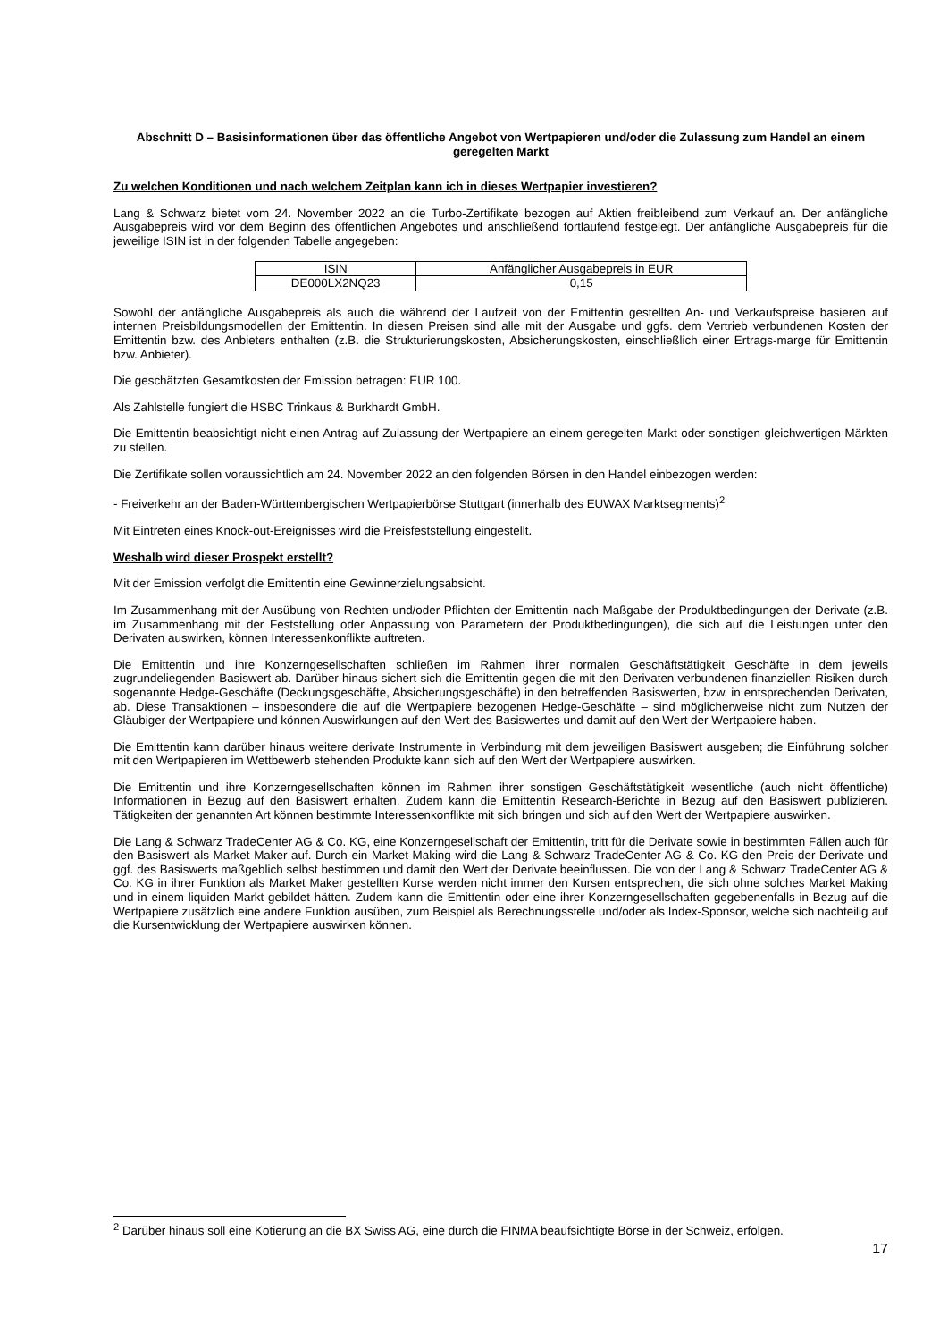Abschnitt D – Basisinformationen über das öffentliche Angebot von Wertpapieren und/oder die Zulassung zum Handel an einem geregelten Markt
Zu welchen Konditionen und nach welchem Zeitplan kann ich in dieses Wertpapier investieren?
Lang & Schwarz bietet vom 24. November 2022 an die Turbo-Zertifikate bezogen auf Aktien freibleibend zum Verkauf an. Der anfängliche Ausgabepreis wird vor dem Beginn des öffentlichen Angebotes und anschließend fortlaufend festgelegt. Der anfängliche Ausgabepreis für die jeweilige ISIN ist in der folgenden Tabelle angegeben:
| ISIN | Anfänglicher Ausgabepreis in EUR |
| --- | --- |
| DE000LX2NQ23 | 0,15 |
Sowohl der anfängliche Ausgabepreis als auch die während der Laufzeit von der Emittentin gestellten An- und Verkaufspreise basieren auf internen Preisbildungsmodellen der Emittentin. In diesen Preisen sind alle mit der Ausgabe und ggfs. dem Vertrieb verbundenen Kosten der Emittentin bzw. des Anbieters enthalten (z.B. die Strukturierungskosten, Absicherungskosten, einschließlich einer Ertrags-marge für Emittentin bzw. Anbieter).
Die geschätzten Gesamtkosten der Emission betragen: EUR 100.
Als Zahlstelle fungiert die HSBC Trinkaus & Burkhardt GmbH.
Die Emittentin beabsichtigt nicht einen Antrag auf Zulassung der Wertpapiere an einem geregelten Markt oder sonstigen gleichwertigen Märkten zu stellen.
Die Zertifikate sollen voraussichtlich am 24. November 2022 an den folgenden Börsen in den Handel einbezogen werden:
- Freiverkehr an der Baden-Württembergischen Wertpapierbörse Stuttgart (innerhalb des EUWAX Marktsegments)<sup>2</sup>
Mit Eintreten eines Knock-out-Ereignisses wird die Preisfeststellung eingestellt.
Weshalb wird dieser Prospekt erstellt?
Mit der Emission verfolgt die Emittentin eine Gewinnerzielungsabsicht.
Im Zusammenhang mit der Ausübung von Rechten und/oder Pflichten der Emittentin nach Maßgabe der Produktbedingungen der Derivate (z.B. im Zusammenhang mit der Feststellung oder Anpassung von Parametern der Produktbedingungen), die sich auf die Leistungen unter den Derivaten auswirken, können Interessenkonflikte auftreten.
Die Emittentin und ihre Konzerngesellschaften schließen im Rahmen ihrer normalen Geschäftstätigkeit Geschäfte in dem jeweils zugrundeliegenden Basiswert ab. Darüber hinaus sichert sich die Emittentin gegen die mit den Derivaten verbundenen finanziellen Risiken durch sogenannte Hedge-Geschäfte (Deckungsgeschäfte, Absicherungsgeschäfte) in den betreffenden Basiswerten, bzw. in entsprechenden Derivaten, ab. Diese Transaktionen – insbesondere die auf die Wertpapiere bezogenen Hedge-Geschäfte – sind möglicherweise nicht zum Nutzen der Gläubiger der Wertpapiere und können Auswirkungen auf den Wert des Basiswertes und damit auf den Wert der Wertpapiere haben.
Die Emittentin kann darüber hinaus weitere derivate Instrumente in Verbindung mit dem jeweiligen Basiswert ausgeben; die Einführung solcher mit den Wertpapieren im Wettbewerb stehenden Produkte kann sich auf den Wert der Wertpapiere auswirken.
Die Emittentin und ihre Konzerngesellschaften können im Rahmen ihrer sonstigen Geschäftstätigkeit wesentliche (auch nicht öffentliche) Informationen in Bezug auf den Basiswert erhalten. Zudem kann die Emittentin Research-Berichte in Bezug auf den Basiswert publizieren. Tätigkeiten der genannten Art können bestimmte Interessenkonflikte mit sich bringen und sich auf den Wert der Wertpapiere auswirken.
Die Lang & Schwarz TradeCenter AG & Co. KG, eine Konzerngesellschaft der Emittentin, tritt für die Derivate sowie in bestimmten Fällen auch für den Basiswert als Market Maker auf. Durch ein Market Making wird die Lang & Schwarz TradeCenter AG & Co. KG den Preis der Derivate und ggf. des Basiswerts maßgeblich selbst bestimmen und damit den Wert der Derivate beeinflussen. Die von der Lang & Schwarz TradeCenter AG & Co. KG in ihrer Funktion als Market Maker gestellten Kurse werden nicht immer den Kursen entsprechen, die sich ohne solches Market Making und in einem liquiden Markt gebildet hätten. Zudem kann die Emittentin oder eine ihrer Konzerngesellschaften gegebenenfalls in Bezug auf die Wertpapiere zusätzlich eine andere Funktion ausüben, zum Beispiel als Berechnungsstelle und/oder als Index-Sponsor, welche sich nachteilig auf die Kursentwicklung der Wertpapiere auswirken können.
<sup>2</sup> Darüber hinaus soll eine Kotierung an die BX Swiss AG, eine durch die FINMA beaufsichtigte Börse in der Schweiz, erfolgen.
17